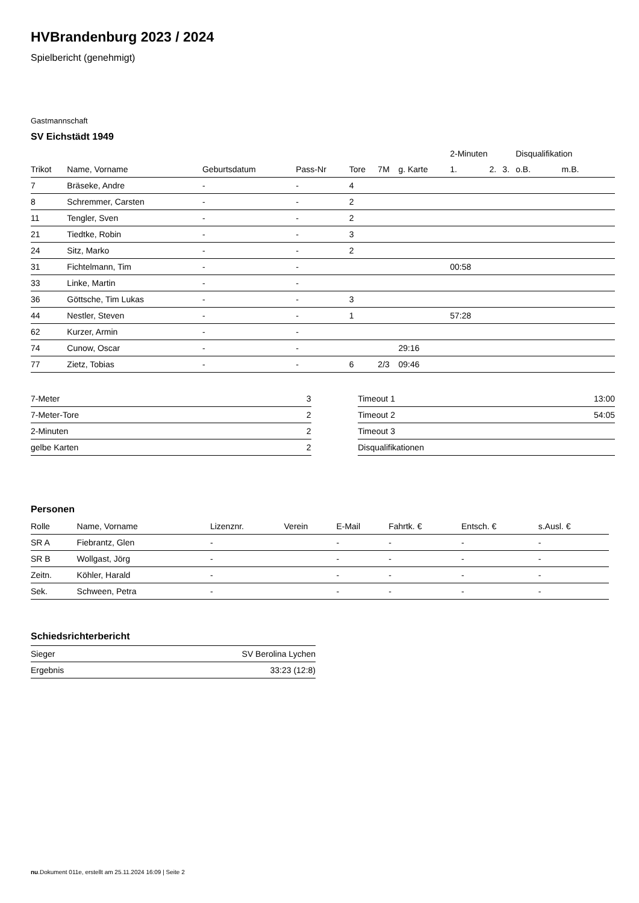HVBrandenburg 2023 / 2024
Spielbericht (genehmigt)
Gastmannschaft
SV Eichstädt 1949
| | | | | | | | 2-Minuten | | | Disqualifikation | |
| --- | --- | --- | --- | --- | --- | --- | --- | --- | --- | --- | --- |
| Trikot | Name, Vorname | Geburtsdatum | Pass-Nr | Tore | 7M | g. Karte | 1. | 2. | 3. | o.B. | m.B. |
| 7 | Bräseke, Andre | - | - | 4 | | | | | | | |
| 8 | Schremmer, Carsten | - | - | 2 | | | | | | | |
| 11 | Tengler, Sven | - | - | 2 | | | | | | | |
| 21 | Tiedtke, Robin | - | - | 3 | | | | | | | |
| 24 | Sitz, Marko | - | - | 2 | | | | | | | |
| 31 | Fichtelmann, Tim | - | - | | | | 00:58 | | | | |
| 33 | Linke, Martin | - | - | | | | | | | | |
| 36 | Göttsche, Tim Lukas | - | - | 3 | | | | | | | |
| 44 | Nestler, Steven | - | - | 1 | | | 57:28 | | | | |
| 62 | Kurzer, Armin | - | - | | | | | | | | |
| 74 | Cunow, Oscar | - | - | | | 29:16 | | | | | |
| 77 | Zietz, Tobias | - | - | 6 | 2/3 | 09:46 | | | | | |
| 7-Meter | 3 |
| 7-Meter-Tore | 2 |
| 2-Minuten | 2 |
| gelbe Karten | 2 |
| Timeout 1 | 13:00 |
| Timeout 2 | 54:05 |
| Timeout 3 | |
| Disqualifikationen | |
Personen
| Rolle | Name, Vorname | Lizenznr. | Verein | E-Mail | Fahrtk. € | Entsch. € | s.Ausl. € |
| --- | --- | --- | --- | --- | --- | --- | --- |
| SR A | Fiebrantz, Glen | - | | - | - | - | - |
| SR B | Wollgast, Jörg | - | | - | - | - | - |
| Zeitn. | Köhler, Harald | - | | - | - | - | - |
| Sek. | Schween, Petra | - | | - | - | - | - |
Schiedsrichterbericht
| Sieger | SV Berolina Lychen |
| Ergebnis | 33:23 (12:8) |
nu.Dokument 011e, erstellt am 25.11.2024 16:09 | Seite 2